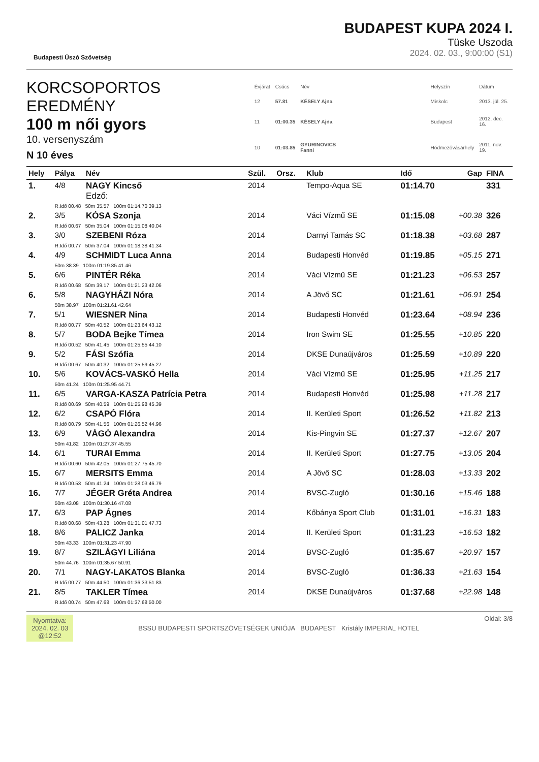Budapesti Úszó Szövetség
BUDAPEST KUPA 2024 I.
Tüske Uszoda
2024. 02. 03., 9:00:00 (S1)
KORCSOPORTOS EREDMÉNY
100 m női gyors
10. versenyszám
N 10 éves
| Évjárat | Csúcs | Név | | Helyszín | Dátum |
| 12 | 57.81 | KÉSELY Ajna | | Miskolc | 2013. júl. 25. |
| 11 | 01:00.35 | KÉSELY Ajna | | Budapest | 2012. dec. 16. |
| 10 | 01:03.85 | GYURINOVICS Fanni | | Hódmezővásárhely | 2011. nov. 19. |
| Hely | Pálya | Név | Szül. | Orsz. | Klub | Idő | Gap | FINA |
| --- | --- | --- | --- | --- | --- | --- | --- | --- |
| 1. | 4/8 | NAGY Kincső Edző: | 2014 | | Tempo-Aqua SE | 01:14.70 | | 331 |
| | R.Idő 00.48 50m 35.57 100m 01:14.70 39.13 | | | | | | | |
| 2. | 3/5 | KÓSA Szonja | 2014 | | Váci Vízmű SE | 01:15.08 | +00.38 | 326 |
| | R.Idő 00.67 50m 35.04 100m 01:15.08 40.04 | | | | | | | |
| 3. | 3/0 | SZEBENI Róza | 2014 | | Darnyi Tamás SC | 01:18.38 | +03.68 | 287 |
| | R.Idő 00.77 50m 37.04 100m 01:18.38 41.34 | | | | | | | |
| 4. | 4/9 | SCHMIDT Luca Anna | 2014 | | Budapesti Honvéd | 01:19.85 | +05.15 | 271 |
| | 50m 38.39 100m 01:19.85 41.46 | | | | | | | |
| 5. | 6/6 | PINTÉR Réka | 2014 | | Váci Vízmű SE | 01:21.23 | +06.53 | 257 |
| | R.Idő 00.68 50m 39.17 100m 01:21.23 42.06 | | | | | | | |
| 6. | 5/8 | NAGYHÁZI Nóra | 2014 | | A Jövő SC | 01:21.61 | +06.91 | 254 |
| | 50m 38.97 100m 01:21.61 42.64 | | | | | | | |
| 7. | 5/1 | WIESNER Nina | 2014 | | Budapesti Honvéd | 01:23.64 | +08.94 | 236 |
| | R.Idő 00.77 50m 40.52 100m 01:23.64 43.12 | | | | | | | |
| 8. | 5/7 | BODA Bejke Tímea | 2014 | | Iron Swim SE | 01:25.55 | +10.85 | 220 |
| | R.Idő 00.52 50m 41.45 100m 01:25.55 44.10 | | | | | | | |
| 9. | 5/2 | FÁSI Szófia | 2014 | | DKSE Dunaújváros | 01:25.59 | +10.89 | 220 |
| | R.Idő 00.67 50m 40.32 100m 01:25.59 45.27 | | | | | | | |
| 10. | 5/6 | KOVÁCS-VASKÓ Hella | 2014 | | Váci Vízmű SE | 01:25.95 | +11.25 | 217 |
| | 50m 41.24 100m 01:25.95 44.71 | | | | | | | |
| 11. | 6/5 | VARGA-KASZA Patrícia Petra | 2014 | | Budapesti Honvéd | 01:25.98 | +11.28 | 217 |
| | R.Idő 00.69 50m 40.59 100m 01:25.98 45.39 | | | | | | | |
| 12. | 6/2 | CSAPÓ Flóra | 2014 | | II. Kerületi Sport | 01:26.52 | +11.82 | 213 |
| | R.Idő 00.79 50m 41.56 100m 01:26.52 44.96 | | | | | | | |
| 13. | 6/9 | VÁGÓ Alexandra | 2014 | | Kis-Pingvin SE | 01:27.37 | +12.67 | 207 |
| | 50m 41.82 100m 01:27.37 45.55 | | | | | | | |
| 14. | 6/1 | TURAI Emma | 2014 | | II. Kerületi Sport | 01:27.75 | +13.05 | 204 |
| | R.Idő 00.60 50m 42.05 100m 01:27.75 45.70 | | | | | | | |
| 15. | 6/7 | MERSITS Emma | 2014 | | A Jövő SC | 01:28.03 | +13.33 | 202 |
| | R.Idő 00.53 50m 41.24 100m 01:28.03 46.79 | | | | | | | |
| 16. | 7/7 | JÉGER Gréta Andrea | 2014 | | BVSC-Zugló | 01:30.16 | +15.46 | 188 |
| | 50m 43.08 100m 01:30.16 47.08 | | | | | | | |
| 17. | 6/3 | PAP Ágnes | 2014 | | Kőbánya Sport Club | 01:31.01 | +16.31 | 183 |
| | R.Idő 00.68 50m 43.28 100m 01:31.01 47.73 | | | | | | | |
| 18. | 8/6 | PALICZ Janka | 2014 | | II. Kerületi Sport | 01:31.23 | +16.53 | 182 |
| | 50m 43.33 100m 01:31.23 47.90 | | | | | | | |
| 19. | 8/7 | SZILÁGYI Liliána | 2014 | | BVSC-Zugló | 01:35.67 | +20.97 | 157 |
| | 50m 44.76 100m 01:35.67 50.91 | | | | | | | |
| 20. | 7/1 | NAGY-LAKATOS Blanka | 2014 | | BVSC-Zugló | 01:36.33 | +21.63 | 154 |
| | R.Idő 00.77 50m 44.50 100m 01:36.33 51.83 | | | | | | | |
| 21. | 8/5 | TAKLER Tímea | 2014 | | DKSE Dunaújváros | 01:37.68 | +22.98 | 148 |
| | R.Idő 00.74 50m 47.68 100m 01:37.68 50.00 | | | | | | | |
Nyomtatva:
2024. 02. 03
@12:52
BSSU BUDAPESTI SPORTSZÖVETSÉGEK UNIÓJA BUDAPEST Kristály IMPERIAL HOTEL
Oldal: 3/8